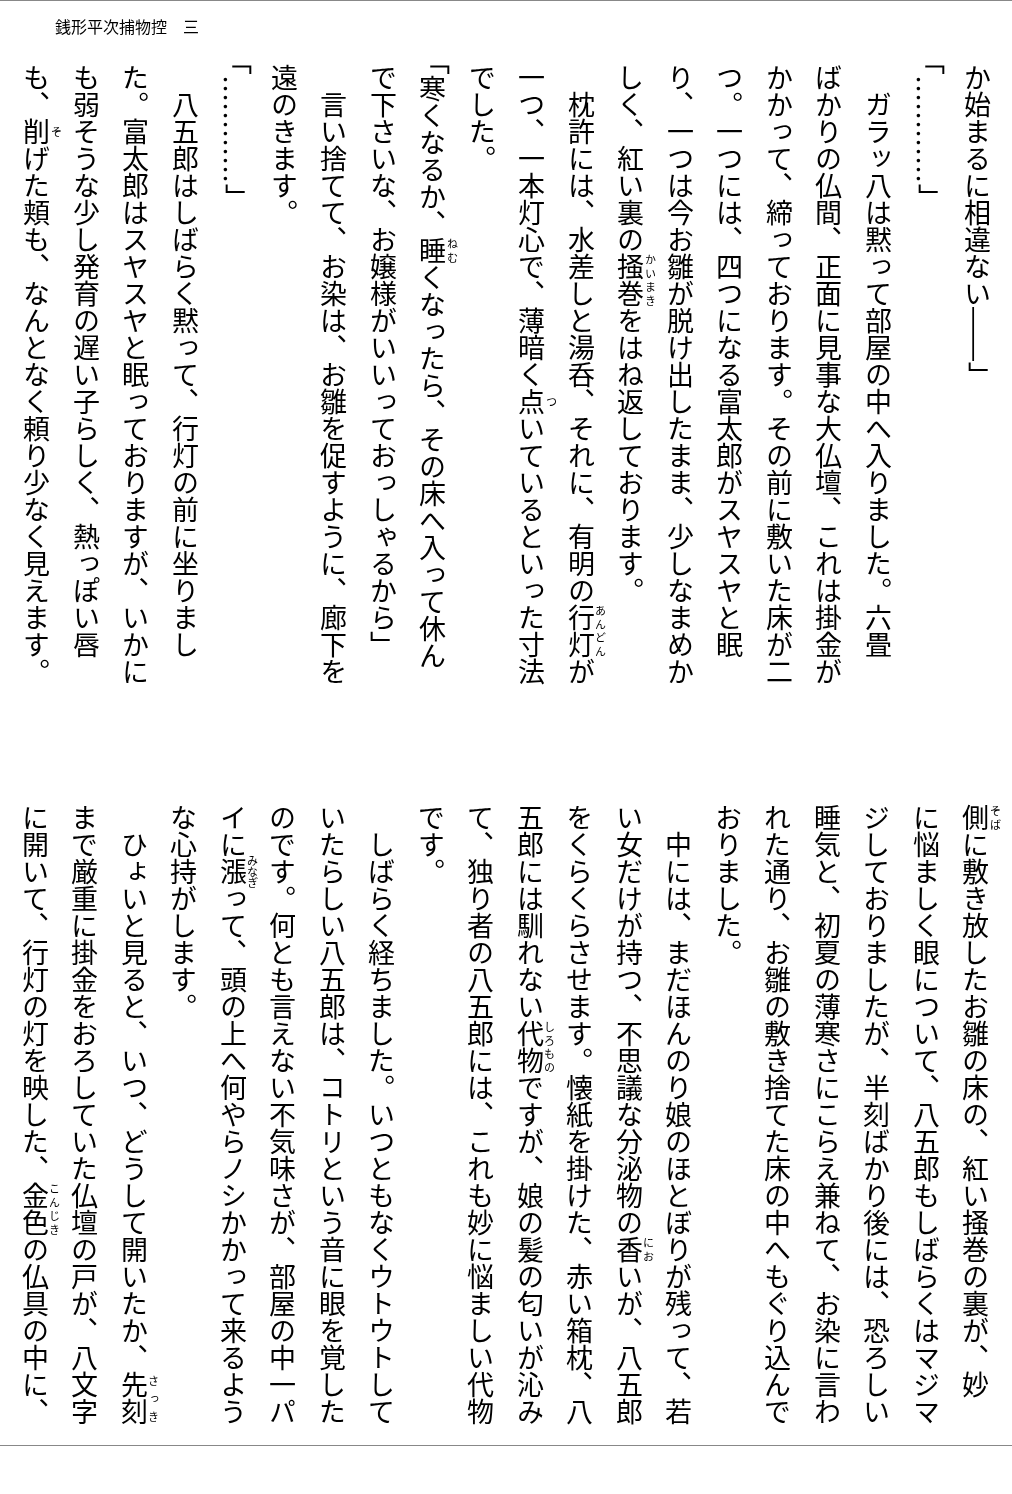銭形平次捕物控　三
か始まるに相違ない――」
「…………」
　ガラッ八は黙って部屋の中へ入りました。六畳
ばかりの仏間、正面に見事な大仏壇、これは掛金が
かかって、締っております。その前に敷いた床が二
つ。一つには、四つになる富太郎がスヤスヤと眠
り、一つは今お雛が脱け出したまま、少しなまめか
しく、紅い裏の掻巻をはね返しております。
　枕許には、水差しと湯呑、それに、有明の行灯が
一つ、一本灯心で、薄暗く点いているといった寸法
でした。
「寒くなるか、睡くなったら、その床へ入って休ん
で下さいな、お嬢様がいいっておっしゃるから」
　言い捨てて、お染は、お雛を促すように、廊下を
遠のきます。
「…………」
　八五郎はしばらく黙って、行灯の前に坐りまし
た。富太郎はスヤスヤと眠っておりますが、いかに
も弱そうな少し発育の遅い子らしく、熱っぽい唇
も、削げた頬も、なんとなく頼り少なく見えます。
側に敷き放したお雛の床の、紅い掻巻の裏が、妙
に悩ましく眼について、八五郎もしばらくはマジマ
ジしておりましたが、半刻ばかり後には、恐ろしい
睡気と、初夏の薄寒さにこらえ兼ねて、お染に言わ
れた通り、お雛の敷き捨てた床の中へもぐり込んで
おりました。
　中には、まだほんのり娘のほとぼりが残って、若
い女だけが持つ、不思議な分泌物の香いが、八五郎
をくらくらさせます。懐紙を掛けた、赤い箱枕、八
五郎には馴れない代物ですが、娘の髪の匂いが沁み
て、独り者の八五郎には、これも妙に悩ましい代物
です。
　しばらく経ちました。いつともなくウトウトして
いたらしい八五郎は、コトリという音に眼を覚した
のです。何とも言えない不気味さが、部屋の中一パ
イに漲って、頭の上へ何やらノシかかって来るよう
な心持がします。
　ひょいと見ると、いつ、どうして開いたか、先刻
まで厳重に掛金をおろしていた仏壇の戸が、八文字
に開いて、行灯の灯を映した、金色の仏具の中に、